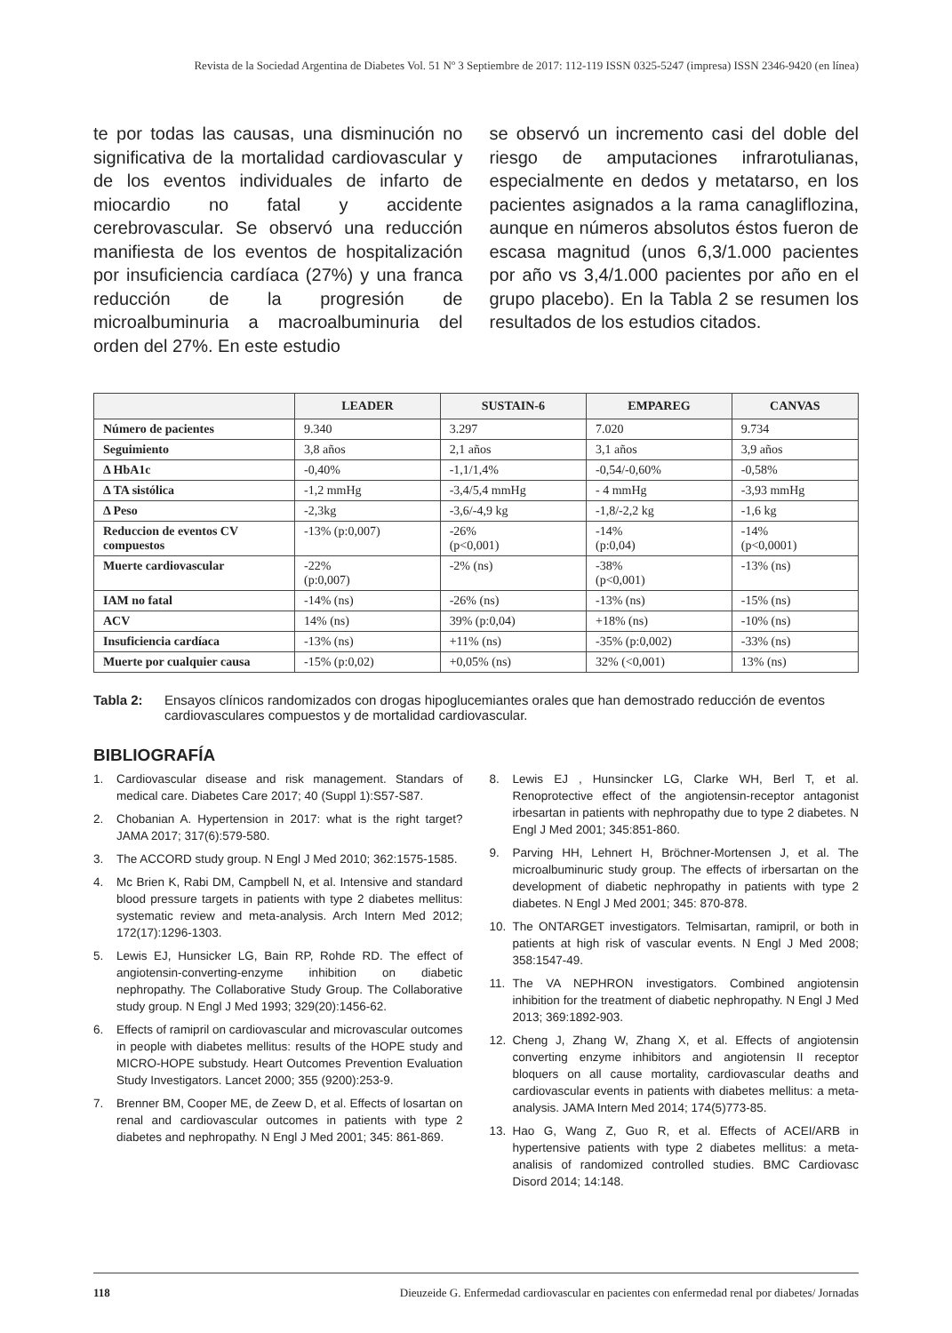Revista de la Sociedad Argentina de Diabetes Vol. 51 Nº 3 Septiembre de 2017: 112-119 ISSN 0325-5247 (impresa) ISSN 2346-9420 (en línea)
te por todas las causas, una disminución no significativa de la mortalidad cardiovascular y de los eventos individuales de infarto de miocardio no fatal y accidente cerebrovascular. Se observó una reducción manifiesta de los eventos de hospitalización por insuficiencia cardíaca (27%) y una franca reducción de la progresión de microalbuminuria a macroalbuminuria del orden del 27%. En este estudio
se observó un incremento casi del doble del riesgo de amputaciones infrarotulianas, especialmente en dedos y metatarso, en los pacientes asignados a la rama canagliflozina, aunque en números absolutos éstos fueron de escasa magnitud (unos 6,3/1.000 pacientes por año vs 3,4/1.000 pacientes por año en el grupo placebo). En la Tabla 2 se resumen los resultados de los estudios citados.
| | LEADER | SUSTAIN-6 | EMPAREG | CANVAS |
| --- | --- | --- | --- | --- |
| Número de pacientes | 9.340 | 3.297 | 7.020 | 9.734 |
| Seguimiento | 3,8 años | 2,1 años | 3,1 años | 3,9 años |
| Δ HbA1c | -0,40% | -1,1/1,4% | -0,54/-0,60% | -0,58% |
| Δ TA sistólica | -1,2 mmHg | -3,4/5,4 mmHg | - 4 mmHg | -3,93 mmHg |
| Δ Peso | -2,3kg | -3,6/-4,9 kg | -1,8/-2,2 kg | -1,6 kg |
| Reduccion de eventos CV compuestos | -13% (p:0,007) | -26% (p<0,001) | -14% (p:0,04) | -14% (p<0,0001) |
| Muerte cardiovascular | -22% (p:0,007) | -2% (ns) | -38% (p<0,001) | -13% (ns) |
| IAM no fatal | -14% (ns) | -26% (ns) | -13% (ns) | -15% (ns) |
| ACV | 14% (ns) | 39% (p:0,04) | +18% (ns) | -10% (ns) |
| Insuficiencia cardíaca | -13% (ns) | +11% (ns) | -35% (p:0,002) | -33% (ns) |
| Muerte por cualquier causa | -15% (p:0,02) | +0,05% (ns) | 32% (<0,001) | 13% (ns) |
Tabla 2: Ensayos clínicos randomizados con drogas hipoglucemiantes orales que han demostrado reducción de eventos cardiovasculares compuestos y de mortalidad cardiovascular.
BIBLIOGRAFÍA
1. Cardiovascular disease and risk management. Standars of medical care. Diabetes Care 2017; 40 (Suppl 1):S57-S87.
2. Chobanian A. Hypertension in 2017: what is the right target? JAMA 2017; 317(6):579-580.
3. The ACCORD study group. N Engl J Med 2010; 362:1575-1585.
4. Mc Brien K, Rabi DM, Campbell N, et al. Intensive and standard blood pressure targets in patients with type 2 diabetes mellitus: systematic review and meta-analysis. Arch Intern Med 2012; 172(17):1296-1303.
5. Lewis EJ, Hunsicker LG, Bain RP, Rohde RD. The effect of angiotensin-converting-enzyme inhibition on diabetic nephropathy. The Collaborative Study Group. The Collaborative study group. N Engl J Med 1993; 329(20):1456-62.
6. Effects of ramipril on cardiovascular and microvascular outcomes in people with diabetes mellitus: results of the HOPE study and MICRO-HOPE substudy. Heart Outcomes Prevention Evaluation Study Investigators. Lancet 2000; 355 (9200):253-9.
7. Brenner BM, Cooper ME, de Zeew D, et al. Effects of losartan on renal and cardiovascular outcomes in patients with type 2 diabetes and nephropathy. N Engl J Med 2001; 345: 861-869.
8. Lewis EJ , Hunsincker LG, Clarke WH, Berl T, et al. Renoprotective effect of the angiotensin-receptor antagonist irbesartan in patients with nephropathy due to type 2 diabetes. N Engl J Med 2001; 345:851-860.
9. Parving HH, Lehnert H, Bröchner-Mortensen J, et al. The microalbuminuric study group. The effects of irbersartan on the development of diabetic nephropathy in patients with type 2 diabetes. N Engl J Med 2001; 345: 870-878.
10. The ONTARGET investigators. Telmisartan, ramipril, or both in patients at high risk of vascular events. N Engl J Med 2008; 358:1547-49.
11. The VA NEPHRON investigators. Combined angiotensin inhibition for the treatment of diabetic nephropathy. N Engl J Med 2013; 369:1892-903.
12. Cheng J, Zhang W, Zhang X, et al. Effects of angiotensin converting enzyme inhibitors and angiotensin II receptor bloquers on all cause mortality, cardiovascular deaths and cardiovascular events in patients with diabetes mellitus: a meta-analysis. JAMA Intern Med 2014; 174(5)773-85.
13. Hao G, Wang Z, Guo R, et al. Effects of ACEI/ARB in hypertensive patients with type 2 diabetes mellitus: a meta-analisis of randomized controlled studies. BMC Cardiovasc Disord 2014; 14:148.
118 Dieuzeide G. Enfermedad cardiovascular en pacientes con enfermedad renal por diabetes/ Jornadas